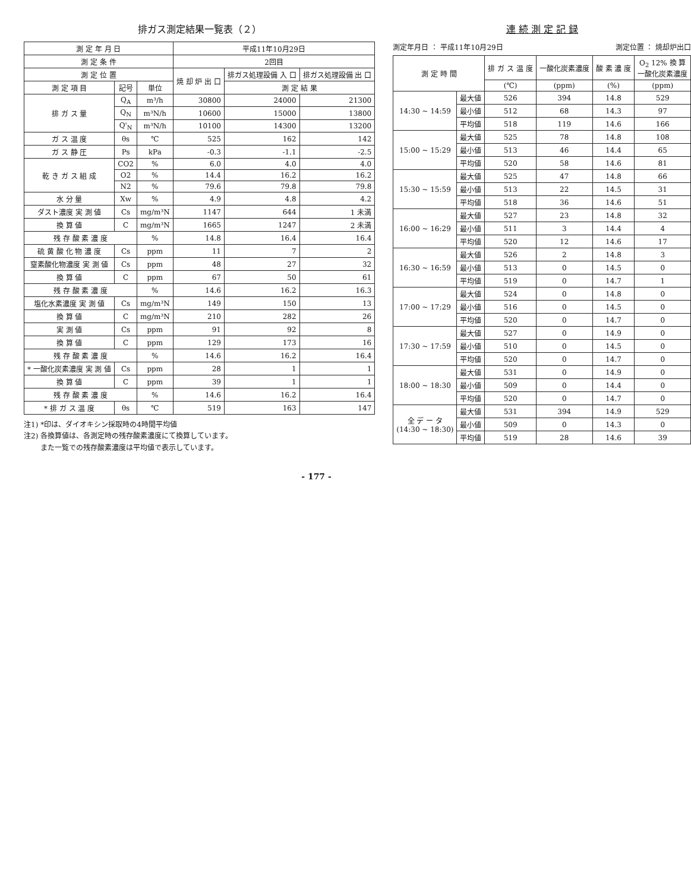排ガス測定結果一覧表（２）
| 測 定 年 月 日 | | | 平成11年10月29日 | | |
| --- | --- | --- | --- | --- | --- |
| 測 定 条 件 | | | 2回目 | | |
| 測 定 位 置 | | | 焼 却 炉 出 口 | 排ガス処理設備 入 口 | 排ガス処理設備 出 口 |
| 測 定 項 目 | 記号 | 単位 | | 測 定 結 果 | |
| 排 ガ ス 量 | Q<sub>A</sub> | m³/h | 30800 | 24000 | 21300 |
| | Q<sub>N</sub> | m³N/h | 10600 | 15000 | 13800 |
| | Q'<sub>N</sub> | m³N/h | 10100 | 14300 | 13200 |
| ガ ス 温 度 | θs | ℃ | 525 | 162 | 142 |
| ガ ス 静 圧 | Ps | kPa | -0.3 | -1.1 | -2.5 |
| 乾 き ガ ス 組 成 | CO2 | % | 6.0 | 4.0 | 4.0 |
| | O2 | % | 14.4 | 16.2 | 16.2 |
| | N2 | % | 79.6 | 79.8 | 79.8 |
| 水 分 量 | Xw | % | 4.9 | 4.8 | 4.2 |
| ダスト濃度 実 測 値 | Cs | mg/m³N | 1147 | 644 | 1 未満 |
| 換 算 値 | C | mg/m³N | 1665 | 1247 | 2 未満 |
| 残 存 酸 素 濃 度 | | % | 14.8 | 16.4 | 16.4 |
| 硫 黄 酸 化 物 濃 度 | Cs | ppm | 11 | 7 | 2 |
| 窒素酸化物濃度 実 測 値 | Cs | ppm | 48 | 27 | 32 |
| 換 算 値 | C | ppm | 67 | 50 | 61 |
| 残 存 酸 素 濃 度 | | % | 14.6 | 16.2 | 16.3 |
| 塩化水素濃度 実 測 値 | Cs | mg/m³N | 149 | 150 | 13 |
| 換 算 値 | C | mg/m³N | 210 | 282 | 26 |
| 実 測 値 | Cs | ppm | 91 | 92 | 8 |
| 換 算 値 | C | ppm | 129 | 173 | 16 |
| 残 存 酸 素 濃 度 | | % | 14.6 | 16.2 | 16.4 |
| * 一酸化炭素濃度 実 測 値 | Cs | ppm | 28 | 1 | 1 |
| 換 算 値 | C | ppm | 39 | 1 | 1 |
| 残 存 酸 素 濃 度 | | % | 14.6 | 16.2 | 16.4 |
| * 排 ガ ス 温 度 | θs | ℃ | 519 | 163 | 147 |
注1) *印は、ダイオキシン採取時の4時間平均値
注2) 各換算値は、各測定時の残存酸素濃度にて換算しています。
　　 また一覧での残存酸素濃度は平均値で表示しています。
連 続 測 定 記 録
測定年月日 ： 平成11年10月29日 測定位置 ： 焼却炉出口
| 測 定 時 間 | | 排 ガ ス 温 度 | 一酸化炭素濃度 | 酸 素 濃 度 | O<sub>2</sub> 12% 換 算 一酸化炭素濃度 |
| --- | --- | --- | --- | --- | --- |
| | | (℃) | (ppm) | (%) | (ppm) |
| 14:30 ~ 14:59 | 最大値 | 526 | 394 | 14.8 | 529 |
| | 最小値 | 512 | 68 | 14.3 | 97 |
| | 平均値 | 518 | 119 | 14.6 | 166 |
| 15:00 ~ 15:29 | 最大値 | 525 | 78 | 14.8 | 108 |
| | 最小値 | 513 | 46 | 14.4 | 65 |
| | 平均値 | 520 | 58 | 14.6 | 81 |
| 15:30 ~ 15:59 | 最大値 | 525 | 47 | 14.8 | 66 |
| | 最小値 | 513 | 22 | 14.5 | 31 |
| | 平均値 | 518 | 36 | 14.6 | 51 |
| 16:00 ~ 16:29 | 最大値 | 527 | 23 | 14.8 | 32 |
| | 最小値 | 511 | 3 | 14.4 | 4 |
| | 平均値 | 520 | 12 | 14.6 | 17 |
| 16:30 ~ 16:59 | 最大値 | 526 | 2 | 14.8 | 3 |
| | 最小値 | 513 | 0 | 14.5 | 0 |
| | 平均値 | 519 | 0 | 14.7 | 1 |
| 17:00 ~ 17:29 | 最大値 | 524 | 0 | 14.8 | 0 |
| | 最小値 | 516 | 0 | 14.5 | 0 |
| | 平均値 | 520 | 0 | 14.7 | 0 |
| 17:30 ~ 17:59 | 最大値 | 527 | 0 | 14.9 | 0 |
| | 最小値 | 510 | 0 | 14.5 | 0 |
| | 平均値 | 520 | 0 | 14.7 | 0 |
| 18:00 ~ 18:30 | 最大値 | 531 | 0 | 14.9 | 0 |
| | 最小値 | 509 | 0 | 14.4 | 0 |
| | 平均値 | 520 | 0 | 14.7 | 0 |
| 全 デ ー タ (14:30 ~ 18:30) | 最大値 | 531 | 394 | 14.9 | 529 |
| | 最小値 | 509 | 0 | 14.3 | 0 |
| | 平均値 | 519 | 28 | 14.6 | 39 |
- 177 -